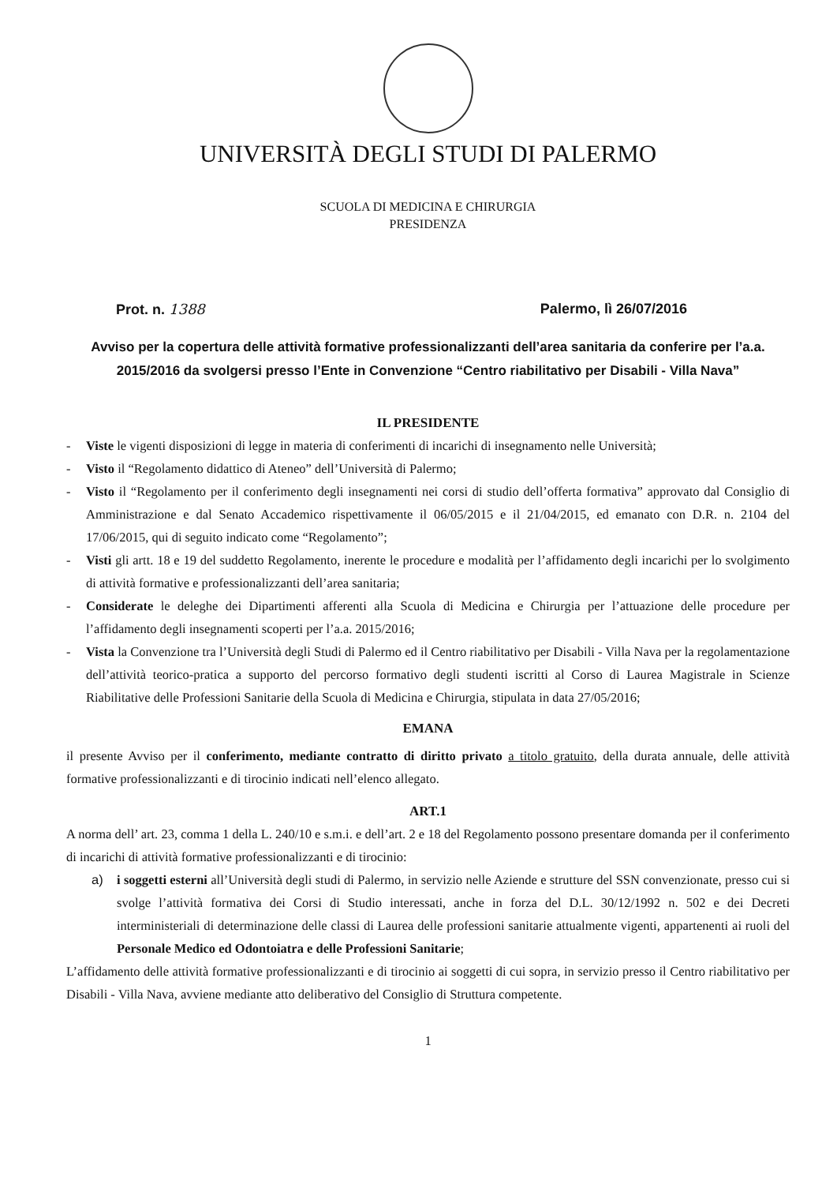UNIVERSITÀ DEGLI STUDI DI PALERMO
SCUOLA DI MEDICINA E CHIRURGIA
PRESIDENZA
Prot. n. 1388 Palermo, lì 26/07/2016
Avviso per la copertura delle attività formative professionalizzanti dell’area sanitaria da conferire per l’a.a. 2015/2016 da svolgersi presso l’Ente in Convenzione “Centro riabilitativo per Disabili - Villa Nava”
IL PRESIDENTE
- Viste le vigenti disposizioni di legge in materia di conferimenti di incarichi di insegnamento nelle Università;
- Visto il “Regolamento didattico di Ateneo” dell’Università di Palermo;
- Visto il “Regolamento per il conferimento degli insegnamenti nei corsi di studio dell’offerta formativa” approvato dal Consiglio di Amministrazione e dal Senato Accademico rispettivamente il 06/05/2015 e il 21/04/2015, ed emanato con D.R. n. 2104 del 17/06/2015, qui di seguito indicato come “Regolamento”;
- Visti gli artt. 18 e 19 del suddetto Regolamento, inerente le procedure e modalità per l’affidamento degli incarichi per lo svolgimento di attività formative e professionalizzanti dell’area sanitaria;
- Considerate le deleghe dei Dipartimenti afferenti alla Scuola di Medicina e Chirurgia per l’attuazione delle procedure per l’affidamento degli insegnamenti scoperti per l’a.a. 2015/2016;
- Vista la Convenzione tra l’Università degli Studi di Palermo ed il Centro riabilitativo per Disabili - Villa Nava per la regolamentazione dell’attività teorico-pratica a supporto del percorso formativo degli studenti iscritti al Corso di Laurea Magistrale in Scienze Riabilitative delle Professioni Sanitarie della Scuola di Medicina e Chirurgia, stipulata in data 27/05/2016;
EMANA
il presente Avviso per il conferimento, mediante contratto di diritto privato a titolo gratuito, della durata annuale, delle attività formative professionalizzanti e di tirocinio indicati nell’elenco allegato.
ART.1
A norma dell’ art. 23, comma 1 della L. 240/10 e s.m.i. e dell’art. 2 e 18 del Regolamento possono presentare domanda per il conferimento di incarichi di attività formative professionalizzanti e di tirocinio:
a) i soggetti esterni all’Università degli studi di Palermo, in servizio nelle Aziende e strutture del SSN convenzionate, presso cui si svolge l’attività formativa dei Corsi di Studio interessati, anche in forza del D.L. 30/12/1992 n. 502 e dei Decreti interministeriali di determinazione delle classi di Laurea delle professioni sanitarie attualmente vigenti, appartenenti ai ruoli del Personale Medico ed Odontoiatra e delle Professioni Sanitarie;
L’affidamento delle attività formative professionalizzanti e di tirocinio ai soggetti di cui sopra, in servizio presso il Centro riabilitativo per Disabili - Villa Nava, avviene mediante atto deliberativo del Consiglio di Struttura competente.
1